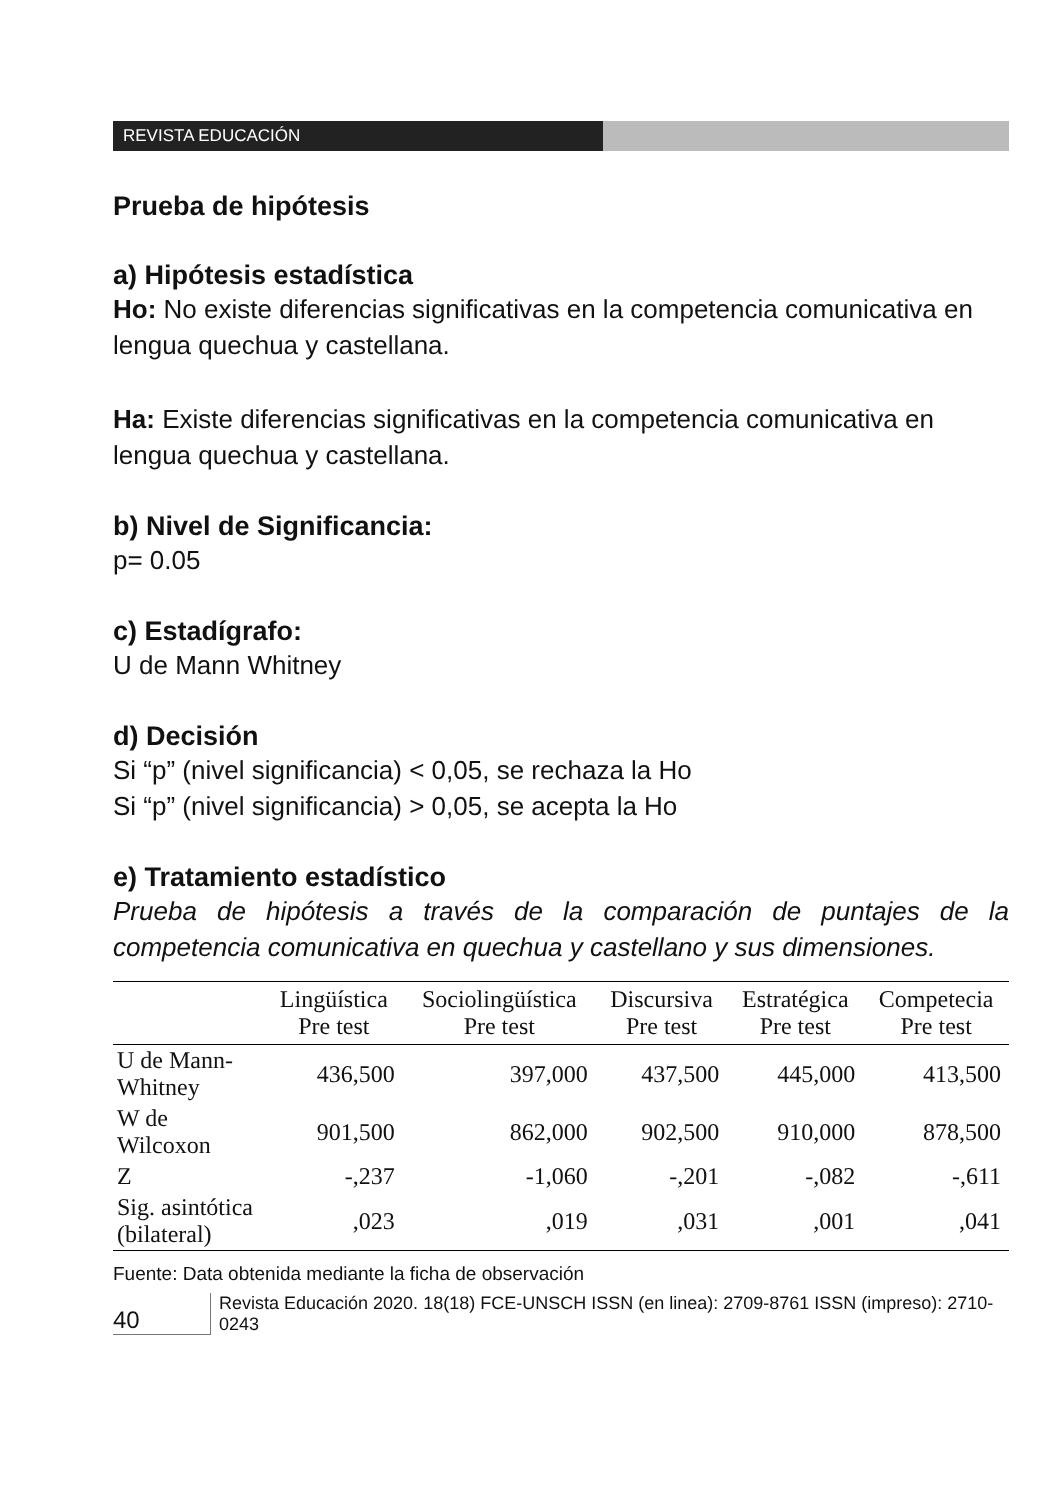REVISTA EDUCACIÓN
Prueba de hipótesis
a) Hipótesis estadística
Ho: No existe diferencias significativas en la competencia comunicativa en lengua quechua y castellana.
Ha: Existe diferencias significativas en la competencia comunicativa en lengua quechua y castellana.
b) Nivel de Significancia:
p= 0.05
c) Estadígrafo:
U de Mann Whitney
d) Decisión
Si “p” (nivel significancia) < 0,05, se rechaza la Ho
Si “p” (nivel significancia) > 0,05, se acepta la Ho
e) Tratamiento estadístico
Prueba de hipótesis a través de la comparación de puntajes de la competencia comunicativa en quechua y castellano y sus dimensiones.
| | Lingüística Pre test | Sociolingüística Pre test | Discursiva Pre test | Estratégica Pre test | Competecia Pre test |
| --- | --- | --- | --- | --- | --- |
| U de Mann-Whitney | 436,500 | 397,000 | 437,500 | 445,000 | 413,500 |
| W de Wilcoxon | 901,500 | 862,000 | 902,500 | 910,000 | 878,500 |
| Z | -,237 | -1,060 | -,201 | -,082 | -,611 |
| Sig. asintótica (bilateral) | ,023 | ,019 | ,031 | ,001 | ,041 |
Fuente: Data obtenida mediante la ficha de observación
40
Revista Educación 2020. 18(18) FCE-UNSCH ISSN (en linea): 2709-8761 ISSN (impreso): 2710-0243